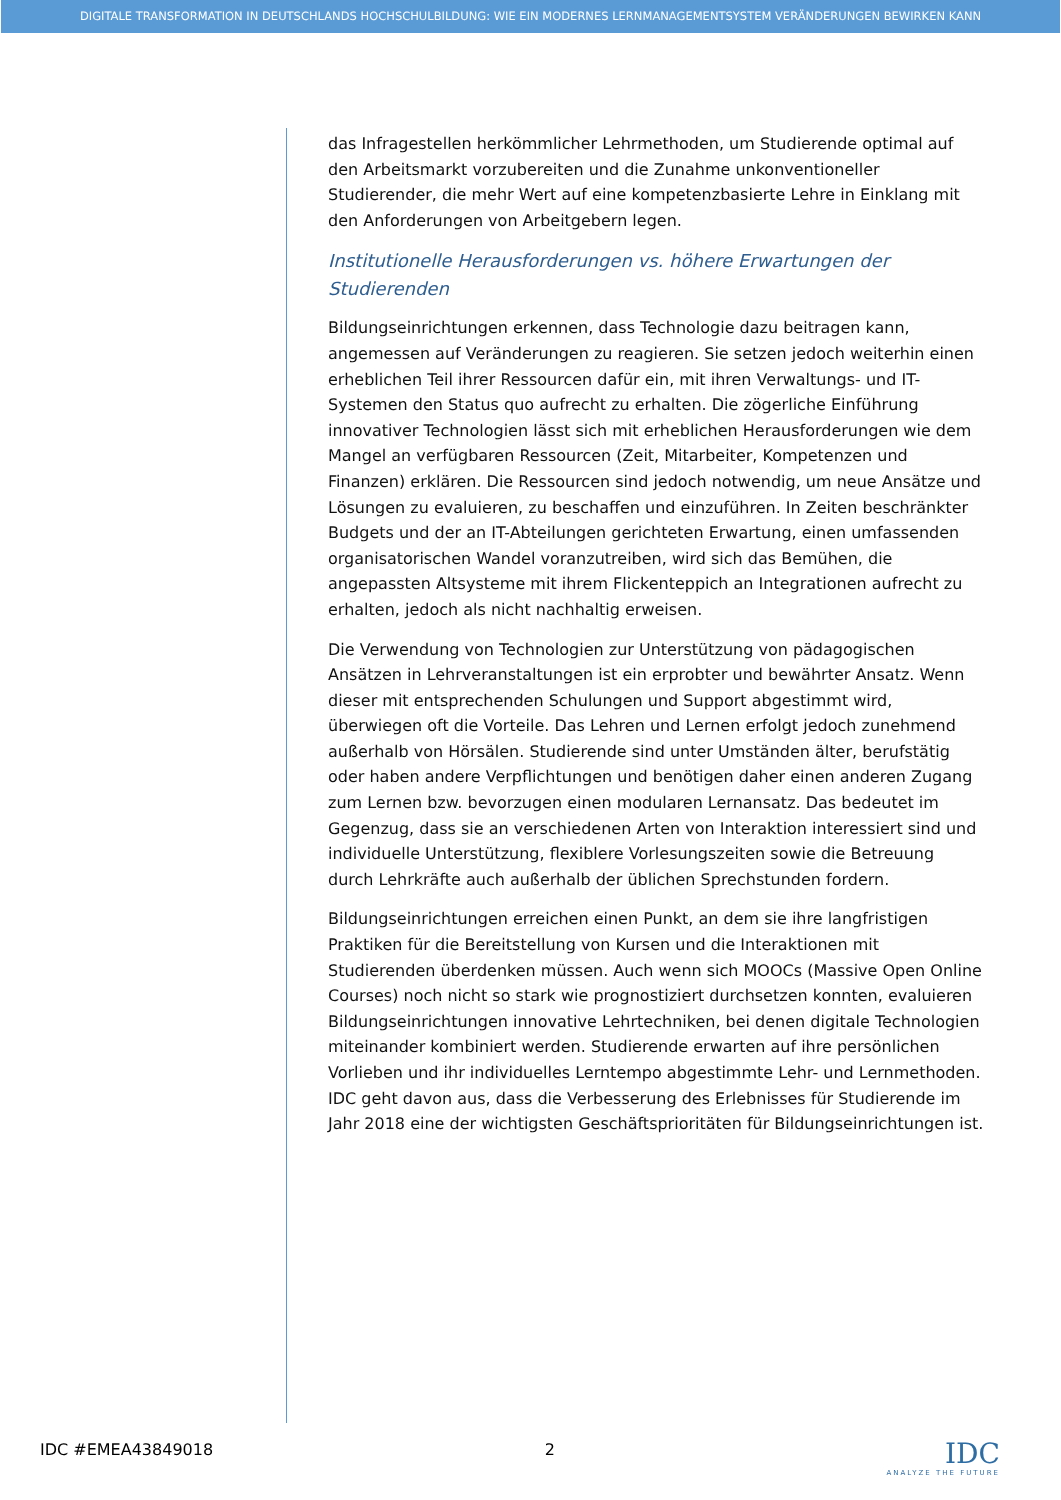DIGITALE TRANSFORMATION IN DEUTSCHLANDS HOCHSCHULBILDUNG: WIE EIN MODERNES LERNMANAGEMENTSYSTEM VERÄNDERUNGEN BEWIRKEN KANN
das Infragestellen herkömmlicher Lehrmethoden, um Studierende optimal auf den Arbeitsmarkt vorzubereiten und die Zunahme unkonventioneller Studierender, die mehr Wert auf eine kompetenzbasierte Lehre in Einklang mit den Anforderungen von Arbeitgebern legen.
Institutionelle Herausforderungen vs. höhere Erwartungen der Studierenden
Bildungseinrichtungen erkennen, dass Technologie dazu beitragen kann, angemessen auf Veränderungen zu reagieren. Sie setzen jedoch weiterhin einen erheblichen Teil ihrer Ressourcen dafür ein, mit ihren Verwaltungs- und IT-Systemen den Status quo aufrecht zu erhalten. Die zögerliche Einführung innovativer Technologien lässt sich mit erheblichen Herausforderungen wie dem Mangel an verfügbaren Ressourcen (Zeit, Mitarbeiter, Kompetenzen und Finanzen) erklären. Die Ressourcen sind jedoch notwendig, um neue Ansätze und Lösungen zu evaluieren, zu beschaffen und einzuführen. In Zeiten beschränkter Budgets und der an IT-Abteilungen gerichteten Erwartung, einen umfassenden organisatorischen Wandel voranzutreiben, wird sich das Bemühen, die angepassten Altsysteme mit ihrem Flickenteppich an Integrationen aufrecht zu erhalten, jedoch als nicht nachhaltig erweisen.
Die Verwendung von Technologien zur Unterstützung von pädagogischen Ansätzen in Lehrveranstaltungen ist ein erprobter und bewährter Ansatz. Wenn dieser mit entsprechenden Schulungen und Support abgestimmt wird, überwiegen oft die Vorteile. Das Lehren und Lernen erfolgt jedoch zunehmend außerhalb von Hörsälen. Studierende sind unter Umständen älter, berufstätig oder haben andere Verpflichtungen und benötigen daher einen anderen Zugang zum Lernen bzw. bevorzugen einen modularen Lernansatz. Das bedeutet im Gegenzug, dass sie an verschiedenen Arten von Interaktion interessiert sind und individuelle Unterstützung, flexiblere Vorlesungszeiten sowie die Betreuung durch Lehrkräfte auch außerhalb der üblichen Sprechstunden fordern.
Bildungseinrichtungen erreichen einen Punkt, an dem sie ihre langfristigen Praktiken für die Bereitstellung von Kursen und die Interaktionen mit Studierenden überdenken müssen. Auch wenn sich MOOCs (Massive Open Online Courses) noch nicht so stark wie prognostiziert durchsetzen konnten, evaluieren Bildungseinrichtungen innovative Lehrtechniken, bei denen digitale Technologien miteinander kombiniert werden. Studierende erwarten auf ihre persönlichen Vorlieben und ihr individuelles Lerntempo abgestimmte Lehr- und Lernmethoden. IDC geht davon aus, dass die Verbesserung des Erlebnisses für Studierende im Jahr 2018 eine der wichtigsten Geschäftsprioritäten für Bildungseinrichtungen ist.
IDC #EMEA43849018 2
IDC
ANALYZE THE FUTURE